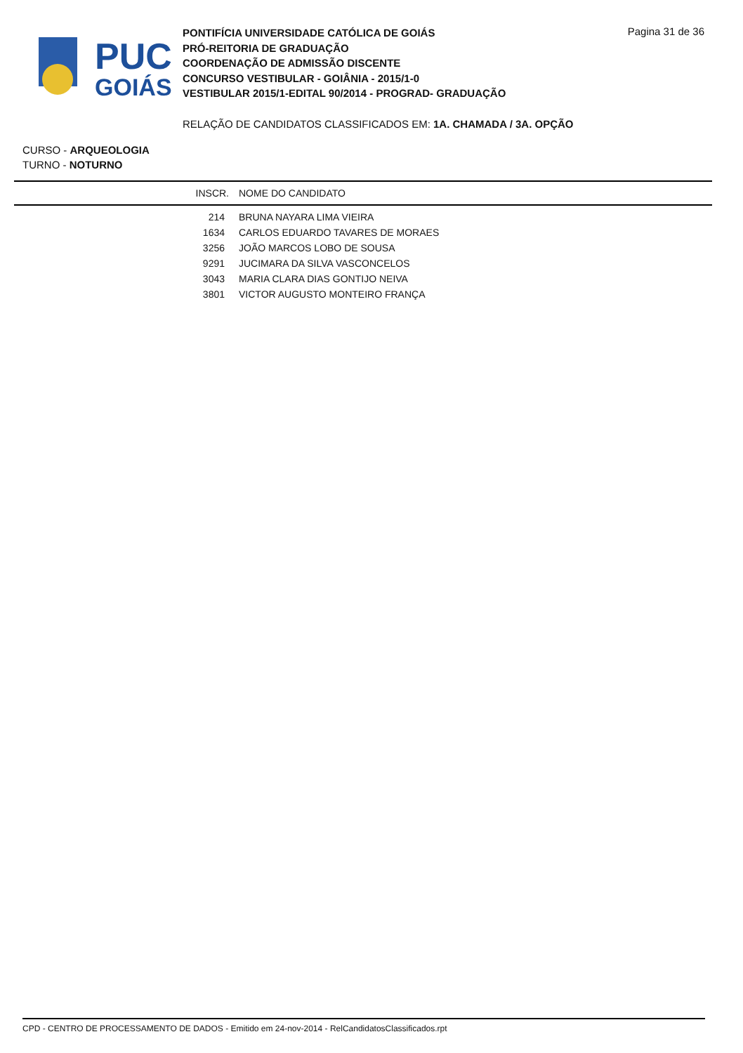PUC
GOIÁS
PONTIFÍCIA UNIVERSIDADE CATÓLICA DE GOIÁS
PRÓ-REITORIA DE GRADUAÇÃO
COORDENAÇÃO DE ADMISSÃO DISCENTE
CONCURSO VESTIBULAR - GOIÂNIA - 2015/1-0
VESTIBULAR 2015/1-EDITAL 90/2014 - PROGRAD- GRADUAÇÃO
Pagina 31 de 36
RELAÇÃO DE CANDIDATOS CLASSIFICADOS EM: 1A. CHAMADA / 3A. OPÇÃO
CURSO - ARQUEOLOGIA
TURNO - NOTURNO
| INSCR. | NOME DO CANDIDATO |
| --- | --- |
| 214 | BRUNA NAYARA LIMA VIEIRA |
| 1634 | CARLOS EDUARDO TAVARES DE MORAES |
| 3256 | JOÃO MARCOS LOBO DE SOUSA |
| 9291 | JUCIMARA DA SILVA VASCONCELOS |
| 3043 | MARIA CLARA DIAS GONTIJO NEIVA |
| 3801 | VICTOR AUGUSTO MONTEIRO FRANÇA |
CPD - CENTRO DE PROCESSAMENTO DE DADOS - Emitido em 24-nov-2014 - RelCandidatosClassificados.rpt